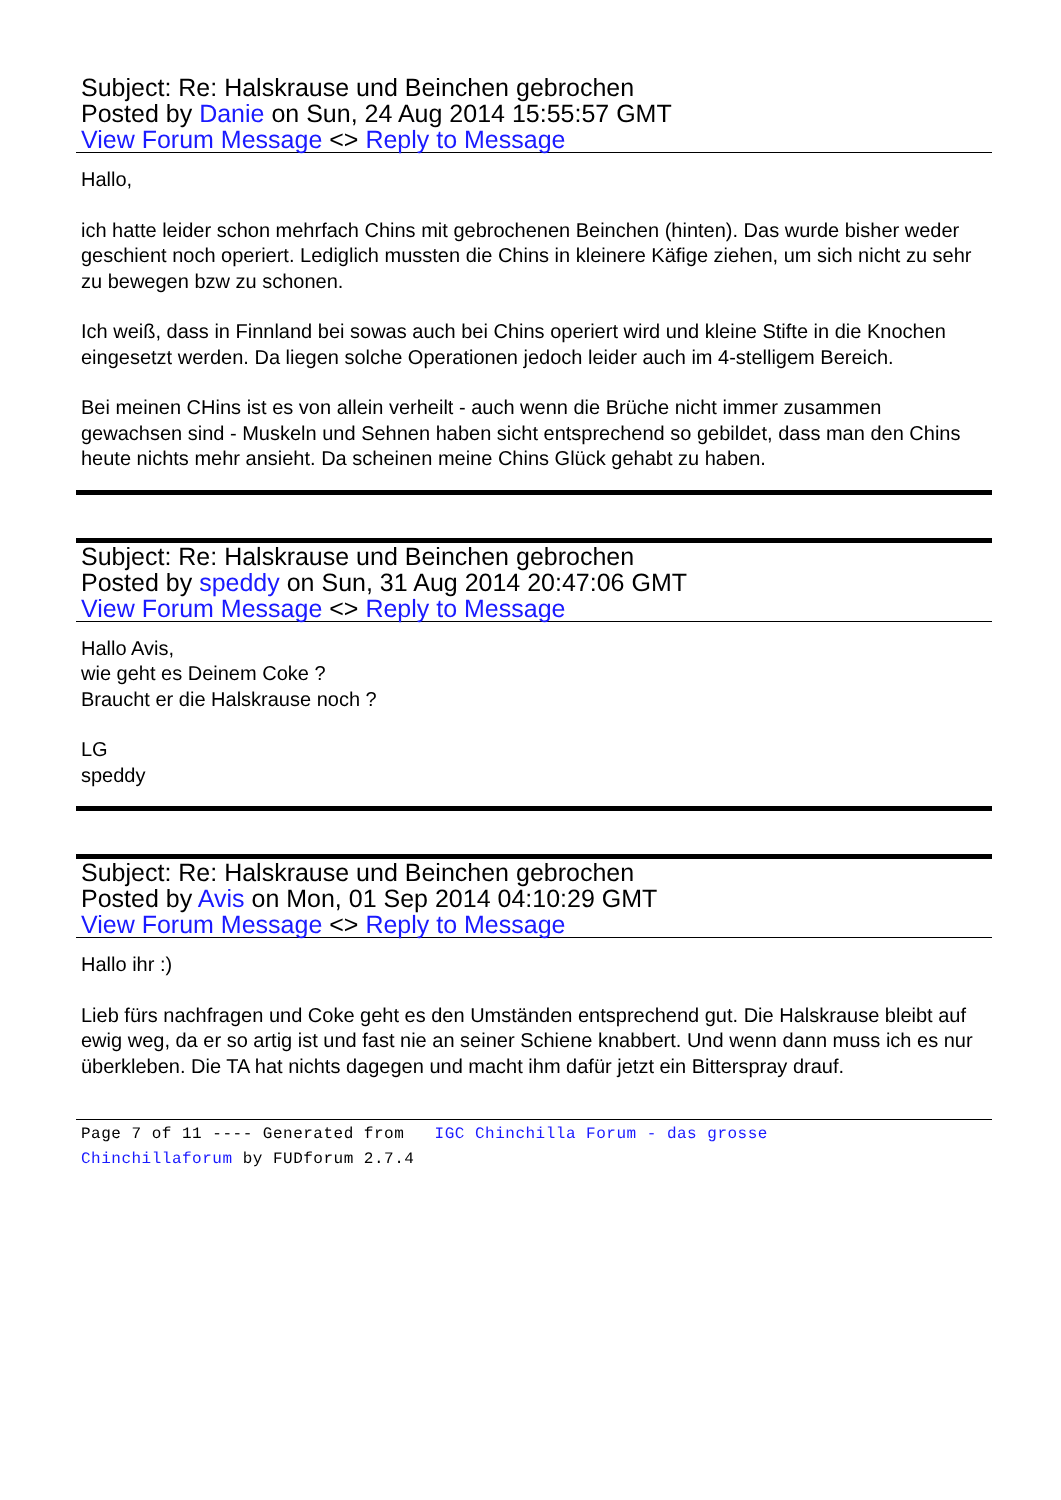Subject: Re: Halskrause und Beinchen gebrochen
Posted by Danie on Sun, 24 Aug 2014 15:55:57 GMT
View Forum Message <> Reply to Message
Hallo,
ich hatte leider schon mehrfach Chins mit gebrochenen Beinchen (hinten). Das wurde bisher weder geschient noch operiert. Lediglich mussten die Chins in kleinere Käfige ziehen, um sich nicht zu sehr zu bewegen bzw zu schonen.
Ich weiß, dass in Finnland bei sowas auch bei Chins operiert wird und kleine Stifte in die Knochen eingesetzt werden. Da liegen solche Operationen jedoch leider auch im 4-stelligem Bereich.
Bei meinen CHins ist es von allein verheilt - auch wenn die Brüche nicht immer zusammen gewachsen sind - Muskeln und Sehnen haben sicht entsprechend so gebildet, dass man den Chins heute nichts mehr ansieht. Da scheinen meine Chins Glück gehabt zu haben.
Subject: Re: Halskrause und Beinchen gebrochen
Posted by speddy on Sun, 31 Aug 2014 20:47:06 GMT
View Forum Message <> Reply to Message
Hallo Avis,
wie geht es Deinem Coke ?
Braucht er die Halskrause noch ?
LG
speddy
Subject: Re: Halskrause und Beinchen gebrochen
Posted by Avis on Mon, 01 Sep 2014 04:10:29 GMT
View Forum Message <> Reply to Message
Hallo ihr :)
Lieb fürs nachfragen und Coke geht es den Umständen entsprechend gut. Die Halskrause bleibt auf ewig weg, da er so artig ist und fast nie an seiner Schiene knabbert. Und wenn dann muss ich es nur überkleben. Die TA hat nichts dagegen und macht ihm dafür jetzt ein Bitterspray drauf.
Page 7 of 11 ---- Generated from IGC Chinchilla Forum - das grosse
Chinchillaforum by FUDforum 2.7.4